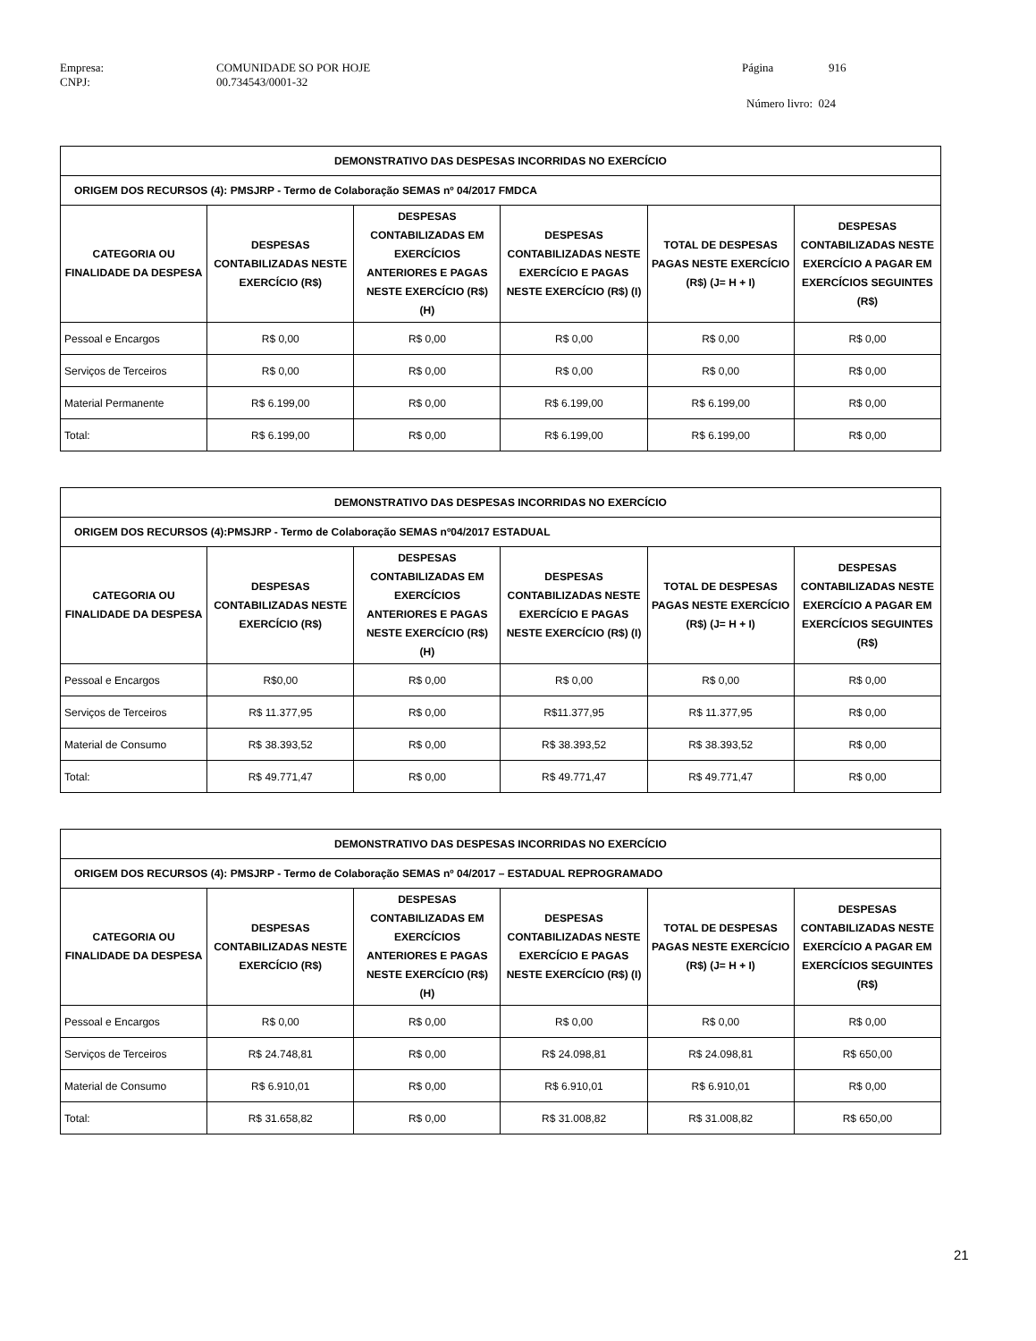| Empresa: | COMUNIDADE SO POR HOJE | Página | 916 |
| CNPJ: | 00.734543/0001-32 | | |
| | | Número livro: 024 | |
| DEMONSTRATIVO DAS DESPESAS INCORRIDAS NO EXERCÍCIO | | | | | |
| --- | --- | --- | --- | --- | --- |
| ORIGEM DOS RECURSOS (4): PMSJRP - Termo de Colaboração SEMAS nº 04/2017 FMDCA | | | | | |
| CATEGORIA OU FINALIDADE DA DESPESA | DESPESAS CONTABILIZADAS NESTE EXERCÍCIO (R$) | DESPESAS CONTABILIZADAS EM EXERCÍCIOS ANTERIORES E PAGAS NESTE EXERCÍCIO (R$) (H) | DESPESAS CONTABILIZADAS NESTE EXERCÍCIO E PAGAS NESTE EXERCÍCIO (R$) (I) | TOTAL DE DESPESAS PAGAS NESTE EXERCÍCIO (R$) (J= H + I) | DESPESAS CONTABILIZADAS NESTE EXERCÍCIO A PAGAR EM EXERCÍCIOS SEGUINTES (R$) |
| Pessoal e Encargos | R$ 0,00 | R$ 0,00 | R$ 0,00 | R$ 0,00 | R$ 0,00 |
| Serviços de Terceiros | R$ 0,00 | R$ 0,00 | R$ 0,00 | R$ 0,00 | R$ 0,00 |
| Material Permanente | R$ 6.199,00 | R$ 0,00 | R$ 6.199,00 | R$ 6.199,00 | R$ 0,00 |
| Total: | R$ 6.199,00 | R$ 0,00 | R$ 6.199,00 | R$ 6.199,00 | R$ 0,00 |
| DEMONSTRATIVO DAS DESPESAS INCORRIDAS NO EXERCÍCIO | | | | | |
| --- | --- | --- | --- | --- | --- |
| ORIGEM DOS RECURSOS (4):PMSJRP - Termo de Colaboração SEMAS nº04/2017 ESTADUAL | | | | | |
| CATEGORIA OU FINALIDADE DA DESPESA | DESPESAS CONTABILIZADAS NESTE EXERCÍCIO (R$) | DESPESAS CONTABILIZADAS EM EXERCÍCIOS ANTERIORES E PAGAS NESTE EXERCÍCIO (R$) (H) | DESPESAS CONTABILIZADAS NESTE EXERCÍCIO E PAGAS NESTE EXERCÍCIO (R$) (I) | TOTAL DE DESPESAS PAGAS NESTE EXERCÍCIO (R$) (J= H + I) | DESPESAS CONTABILIZADAS NESTE EXERCÍCIO A PAGAR EM EXERCÍCIOS SEGUINTES (R$) |
| Pessoal e Encargos | R$0,00 | R$ 0,00 | R$ 0,00 | R$ 0,00 | R$ 0,00 |
| Serviços de Terceiros | R$ 11.377,95 | R$ 0,00 | R$11.377,95 | R$ 11.377,95 | R$ 0,00 |
| Material de Consumo | R$ 38.393,52 | R$ 0,00 | R$ 38.393,52 | R$ 38.393,52 | R$ 0,00 |
| Total: | R$ 49.771,47 | R$ 0,00 | R$ 49.771,47 | R$ 49.771,47 | R$ 0,00 |
| DEMONSTRATIVO DAS DESPESAS INCORRIDAS NO EXERCÍCIO | | | | | |
| --- | --- | --- | --- | --- | --- |
| ORIGEM DOS RECURSOS (4): PMSJRP - Termo de Colaboração SEMAS nº 04/2017 – ESTADUAL REPROGRAMADO | | | | | |
| CATEGORIA OU FINALIDADE DA DESPESA | DESPESAS CONTABILIZADAS NESTE EXERCÍCIO (R$) | DESPESAS CONTABILIZADAS EM EXERCÍCIOS ANTERIORES E PAGAS NESTE EXERCÍCIO (R$) (H) | DESPESAS CONTABILIZADAS NESTE EXERCÍCIO E PAGAS NESTE EXERCÍCIO (R$) (I) | TOTAL DE DESPESAS PAGAS NESTE EXERCÍCIO (R$) (J= H + I) | DESPESAS CONTABILIZADAS NESTE EXERCÍCIO A PAGAR EM EXERCÍCIOS SEGUINTES (R$) |
| Pessoal e Encargos | R$ 0,00 | R$ 0,00 | R$ 0,00 | R$ 0,00 | R$ 0,00 |
| Serviços de Terceiros | R$ 24.748,81 | R$ 0,00 | R$ 24.098,81 | R$ 24.098,81 | R$ 650,00 |
| Material de Consumo | R$ 6.910,01 | R$ 0,00 | R$ 6.910,01 | R$ 6.910,01 | R$ 0,00 |
| Total: | R$ 31.658,82 | R$ 0,00 | R$ 31.008,82 | R$ 31.008,82 | R$ 650,00 |
21